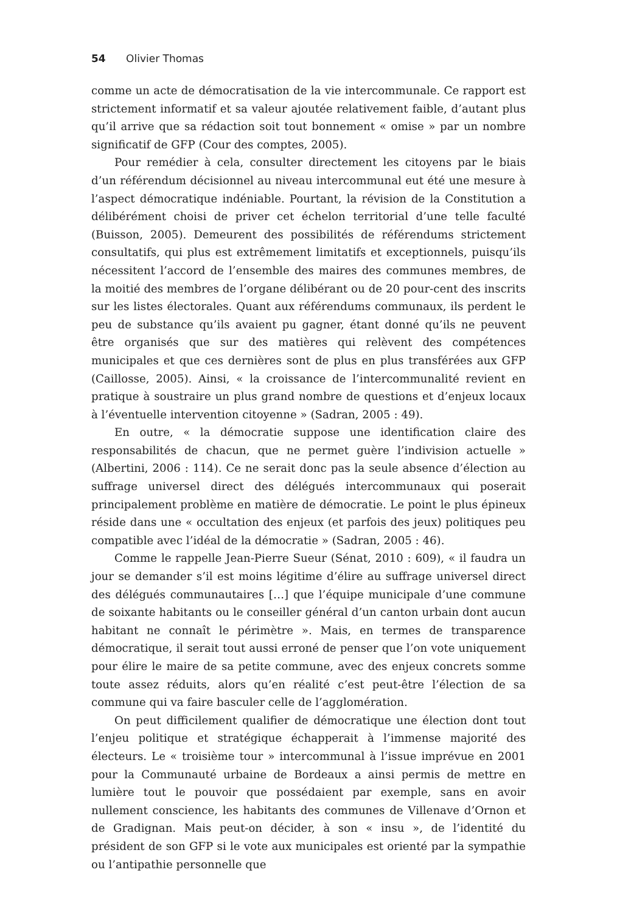54 Olivier Thomas
comme un acte de démocratisation de la vie intercommunale. Ce rapport est strictement informatif et sa valeur ajoutée relativement faible, d’autant plus qu’il arrive que sa rédaction soit tout bonnement « omise » par un nombre significatif de GFP (Cour des comptes, 2005).
Pour remédier à cela, consulter directement les citoyens par le biais d’un référendum décisionnel au niveau intercommunal eut été une mesure à l’aspect démocratique indéniable. Pourtant, la révision de la Constitution a délibérément choisi de priver cet échelon territorial d’une telle faculté (Buisson, 2005). Demeurent des possibilités de référendums strictement consultatifs, qui plus est extrêmement limitatifs et exceptionnels, puisqu’ils nécessitent l’accord de l’ensemble des maires des communes membres, de la moitié des membres de l’organe délibérant ou de 20 pour-cent des inscrits sur les listes électorales. Quant aux référendums communaux, ils perdent le peu de substance qu’ils avaient pu gagner, étant donné qu’ils ne peuvent être organisés que sur des matières qui relèvent des compétences municipales et que ces dernières sont de plus en plus transférées aux GFP (Caillosse, 2005). Ainsi, « la croissance de l’intercommunalité revient en pratique à soustraire un plus grand nombre de questions et d’enjeux locaux à l’éventuelle intervention citoyenne » (Sadran, 2005 : 49).
En outre, « la démocratie suppose une identification claire des responsabilités de chacun, que ne permet guère l’indivision actuelle » (Albertini, 2006 : 114). Ce ne serait donc pas la seule absence d’élection au suffrage universel direct des délégués intercommunaux qui poserait principalement problème en matière de démocratie. Le point le plus épineux réside dans une « occultation des enjeux (et parfois des jeux) politiques peu compatible avec l’idéal de la démocratie » (Sadran, 2005 : 46).
Comme le rappelle Jean-Pierre Sueur (Sénat, 2010 : 609), « il faudra un jour se demander s’il est moins légitime d’élire au suffrage universel direct des délégués communautaires […] que l’équipe municipale d’une commune de soixante habitants ou le conseiller général d’un canton urbain dont aucun habitant ne connaît le périmètre ». Mais, en termes de transparence démocratique, il serait tout aussi erroné de penser que l’on vote uniquement pour élire le maire de sa petite commune, avec des enjeux concrets somme toute assez réduits, alors qu’en réalité c’est peut-être l’élection de sa commune qui va faire basculer celle de l’agglomération.
On peut difficilement qualifier de démocratique une élection dont tout l’enjeu politique et stratégique échapperait à l’immense majorité des électeurs. Le « troisième tour » intercommunal à l’issue imprévue en 2001 pour la Communauté urbaine de Bordeaux a ainsi permis de mettre en lumière tout le pouvoir que possédaient par exemple, sans en avoir nullement conscience, les habitants des communes de Villenave d’Ornon et de Gradignan. Mais peut-on décider, à son « insu », de l’identité du président de son GFP si le vote aux municipales est orienté par la sympathie ou l’antipathie personnelle que